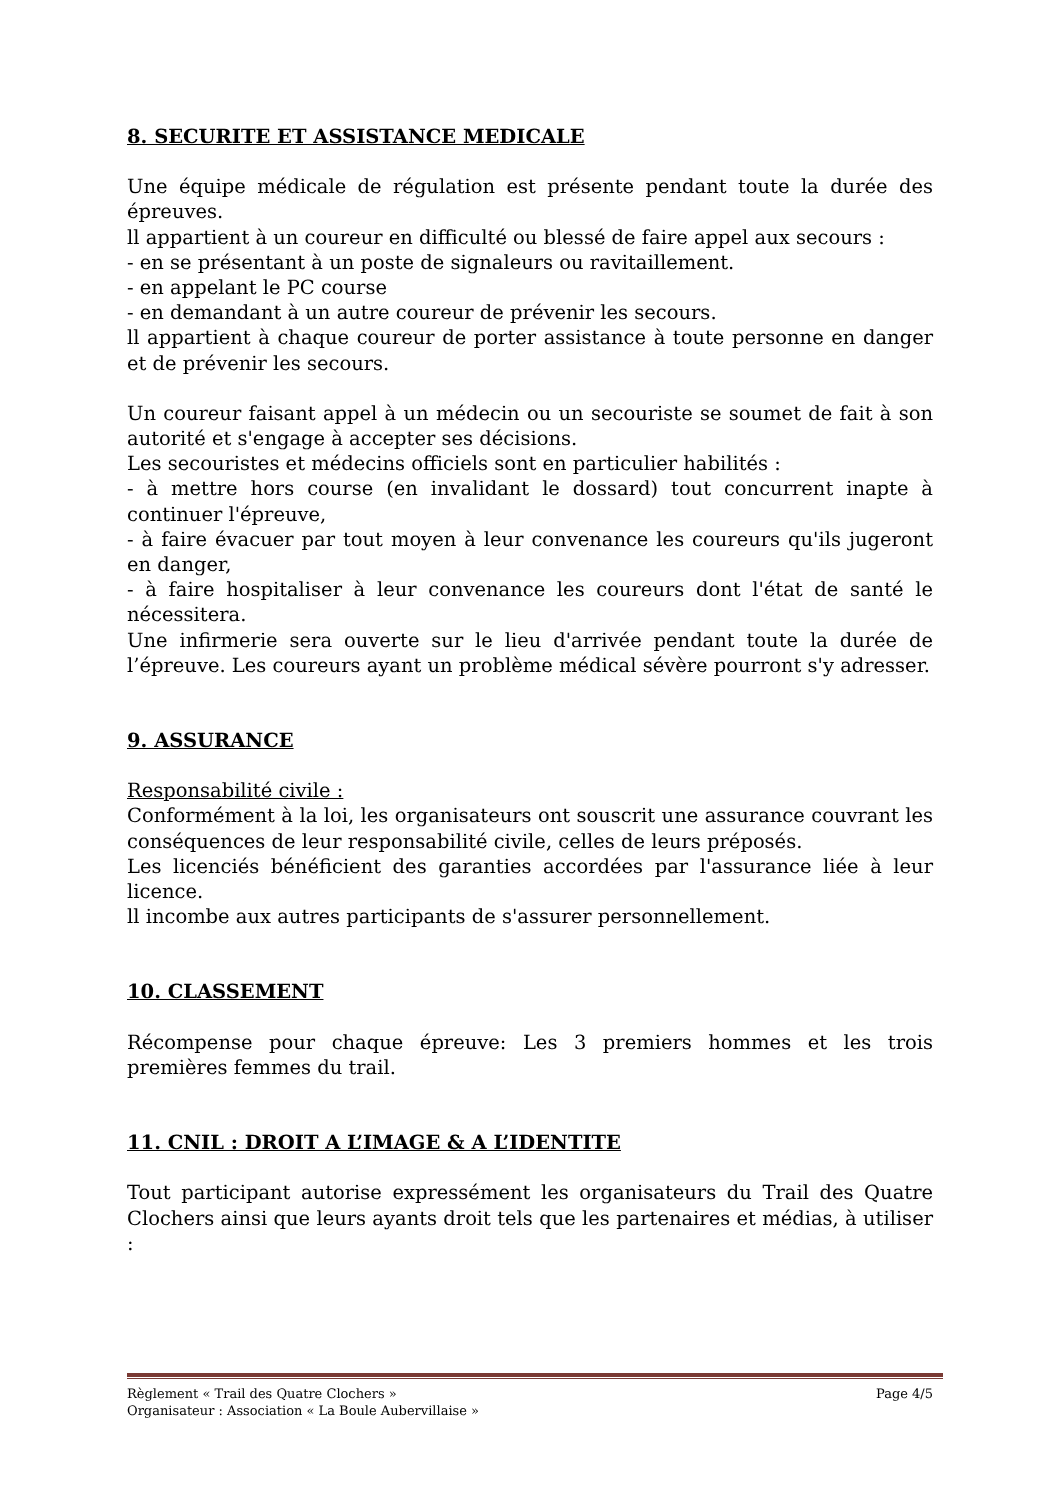8. SECURITE ET ASSISTANCE MEDICALE
Une équipe médicale de régulation est présente pendant toute la durée des épreuves.
ll appartient à un coureur en difficulté ou blessé de faire appel aux secours :
- en se présentant à un poste de signaleurs ou ravitaillement.
- en appelant le PC course
- en demandant à un autre coureur de prévenir les secours.
ll appartient à chaque coureur de porter assistance à toute personne en danger et de prévenir les secours.
Un coureur faisant appel à un médecin ou un secouriste se soumet de fait à son autorité et s'engage à accepter ses décisions.
Les secouristes et médecins officiels sont en particulier habilités :
- à mettre hors course (en invalidant le dossard) tout concurrent inapte à continuer l'épreuve,
- à faire évacuer par tout moyen à leur convenance les coureurs qu'ils jugeront en danger,
- à faire hospitaliser à leur convenance les coureurs dont l'état de santé le nécessitera.
Une infirmerie sera ouverte sur le lieu d'arrivée pendant toute la durée de l’épreuve. Les coureurs ayant un problème médical sévère pourront s'y adresser.
9. ASSURANCE
Responsabilité civile :
Conformément à la loi, les organisateurs ont souscrit une assurance couvrant les conséquences de leur responsabilité civile, celles de leurs préposés.
Les licenciés bénéficient des garanties accordées par l'assurance liée à leur licence.
ll incombe aux autres participants de s'assurer personnellement.
10. CLASSEMENT
Récompense pour chaque épreuve: Les 3 premiers hommes et les trois premières femmes du trail.
11. CNIL : DROIT A L’IMAGE & A L’IDENTITE
Tout participant autorise expressément les organisateurs du Trail des Quatre Clochers ainsi que leurs ayants droit tels que les partenaires et médias, à utiliser :
Règlement « Trail des Quatre Clochers » Page 4/5
Organisateur : Association « La Boule Aubervillaise »